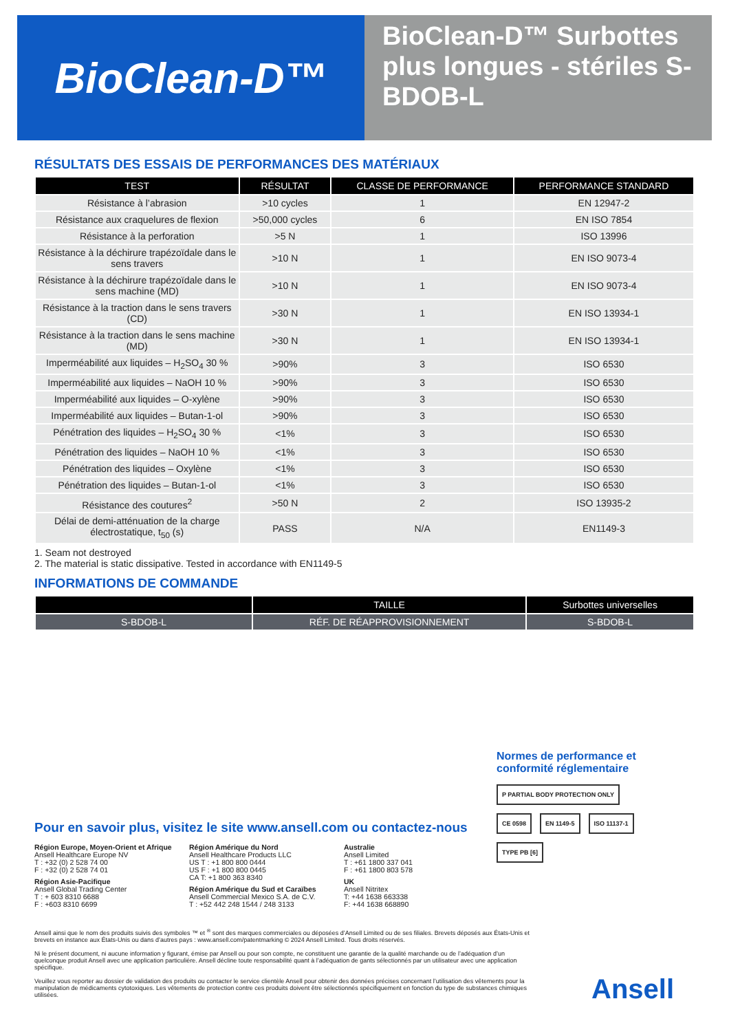BioClean-D™
BioClean-D™ Surbottes plus longues - stériles S-BDOB-L
RÉSULTATS DES ESSAIS DE PERFORMANCES DES MATÉRIAUX
| TEST | RÉSULTAT | CLASSE DE PERFORMANCE | PERFORMANCE STANDARD |
| --- | --- | --- | --- |
| Résistance à l’abrasion | >10 cycles | 1 | EN 12947-2 |
| Résistance aux craquelures de flexion | >50,000 cycles | 6 | EN ISO 7854 |
| Résistance à la perforation | >5 N | 1 | ISO 13996 |
| Résistance à la déchirure trapézoïdale dans le sens travers | >10 N | 1 | EN ISO 9073-4 |
| Résistance à la déchirure trapézoïdale dans le sens machine (MD) | >10 N | 1 | EN ISO 9073-4 |
| Résistance à la traction dans le sens travers (CD) | >30 N | 1 | EN ISO 13934-1 |
| Résistance à la traction dans le sens machine (MD) | >30 N | 1 | EN ISO 13934-1 |
| Imperméabilité aux liquides – H<sub>2</sub>SO<sub>4</sub> 30 % | >90% | 3 | ISO 6530 |
| Imperméabilité aux liquides – NaOH 10 % | >90% | 3 | ISO 6530 |
| Imperméabilité aux liquides – O-xylène | >90% | 3 | ISO 6530 |
| Imperméabilité aux liquides – Butan-1-ol | >90% | 3 | ISO 6530 |
| Pénétration des liquides – H<sub>2</sub>SO<sub>4</sub> 30 % | <1% | 3 | ISO 6530 |
| Pénétration des liquides – NaOH 10 % | <1% | 3 | ISO 6530 |
| Pénétration des liquides – Oxylène | <1% | 3 | ISO 6530 |
| Pénétration des liquides – Butan-1-ol | <1% | 3 | ISO 6530 |
| Résistance des coutures<sup>2</sup> | >50 N | 2 | ISO 13935-2 |
| Délai de demi-atténuation de la charge électrostatique, t<sub>50</sub> (s) | PASS | N/A | EN1149-3 |
1. Seam not destroyed
2. The material is static dissipative. Tested in accordance with EN1149-5
INFORMATIONS DE COMMANDE
| | TAILLE | Surbottes universelles |
| --- | --- | --- |
| S-BDOB-L | RÉF. DE RÉAPPROVISIONNEMENT | S-BDOB-L |
Normes de performance et conformité réglementaire
P PARTIAL BODY PROTECTION ONLY CE 0598 EN 1149-5 ISO 11137-1 TYPE PB [6]
Pour en savoir plus, visitez le site www.ansell.com ou contactez-nous
Région Europe, Moyen-Orient et Afrique
Ansell Healthcare Europe NV
T : +32 (0) 2 528 74 00
F : +32 (0) 2 528 74 01
Région Asie-Pacifique
Ansell Global Trading Center
T : + 603 8310 6688
F : +603 8310 6699
Région Amérique du Nord
Ansell Healthcare Products LLC
US T : +1 800 800 0444
US F : +1 800 800 0445
CA T: +1 800 363 8340
Région Amérique du Sud et Caraïbes
Ansell Commercial Mexico S.A. de C.V.
T : +52 442 248 1544 / 248 3133
Australie
Ansell Limited
T : +61 1800 337 041
F : +61 1800 803 578
UK
Ansell Nitritex
T: +44 1638 663338
F: +44 1638 668890
Ansell ainsi que le nom des produits suivis des symboles ™ et <sup>®</sup> sont des marques commerciales ou déposées d’Ansell Limited ou de ses filiales. Brevets déposés aux États-Unis et brevets en instance aux États-Unis ou dans d’autres pays : www.ansell.com/patentmarking © 2024 Ansell Limited. Tous droits réservés.
Ni le présent document, ni aucune information y figurant, émise par Ansell ou pour son compte, ne constituent une garantie de la qualité marchande ou de l’adéquation d’un quelconque produit Ansell avec une application particulière. Ansell décline toute responsabilité quant à l’adéquation de gants sélectionnés par un utilisateur avec une application spécifique.
Veuillez vous reporter au dossier de validation des produits ou contacter le service clientèle Ansell pour obtenir des données précises concernant l’utilisation des vêtements pour la manipulation de médicaments cytotoxiques. Les vêtements de protection contre ces produits doivent être sélectionnés spécifiquement en fonction du type de substances chimiques utilisées.
Ansell